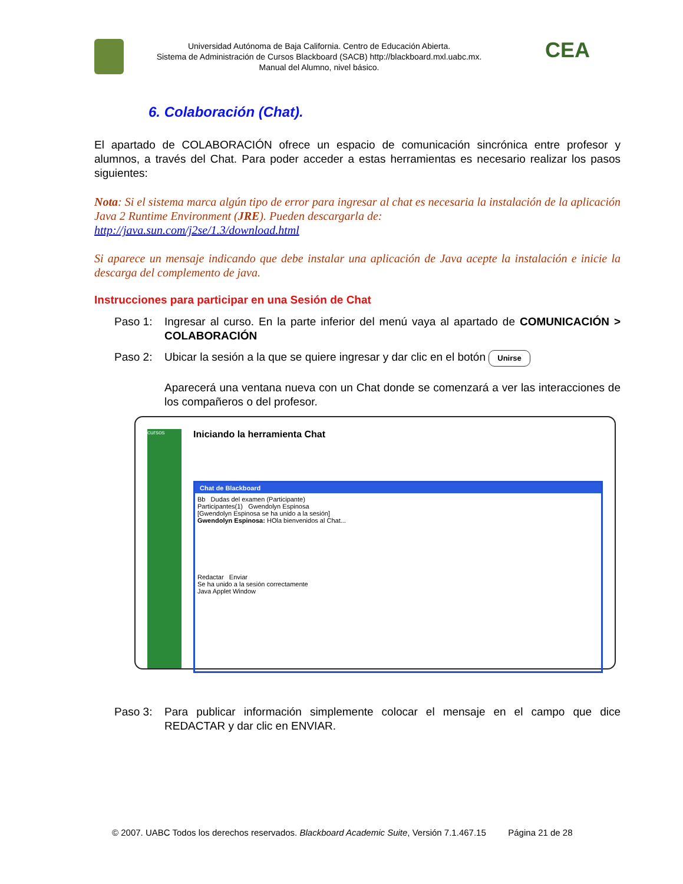Universidad Autónoma de Baja California. Centro de Educación Abierta.
Sistema de Administración de Cursos Blackboard (SACB) http://blackboard.mxl.uabc.mx.
Manual del Alumno, nivel básico.
CEA
6. Colaboración (Chat).
El apartado de COLABORACIÓN ofrece un espacio de comunicación sincrónica entre profesor y alumnos, a través del Chat. Para poder acceder a estas herramientas es necesario realizar los pasos siguientes:
Nota: Si el sistema marca algún tipo de error para ingresar al chat es necesaria la instalación de la aplicación Java 2 Runtime Environment (JRE). Pueden descargarla de:
http://java.sun.com/j2se/1.3/download.html
Si aparece un mensaje indicando que debe instalar una aplicación de Java acepte la instalación e inicie la descarga del complemento de java.
Instrucciones para participar en una Sesión de Chat
Paso 1: Ingresar al curso. En la parte inferior del menú vaya al apartado de COMUNICACIÓN > COLABORACIÓN
Paso 2: Ubicar la sesión a la que se quiere ingresar y dar clic en el botón Unirse
Aparecerá una ventana nueva con un Chat donde se comenzará a ver las interacciones de los compañeros o del profesor.
cursos
Iniciando la herramienta Chat
Chat de Blackboard
Bb Dudas del examen (Participante)
Participantes(1) Gwendolyn Espinosa
[Gwendolyn Espinosa se ha unido a la sesión]
Gwendolyn Espinosa: HOla bienvenidos al Chat...
Redactar Enviar
Se ha unido a la sesión correctamente
Java Applet Window
Paso 3: Para publicar información simplemente colocar el mensaje en el campo que dice REDACTAR y dar clic en ENVIAR.
© 2007. UABC Todos los derechos reservados. Blackboard Academic Suite, Versión 7.1.467.15 Página 21 de 28